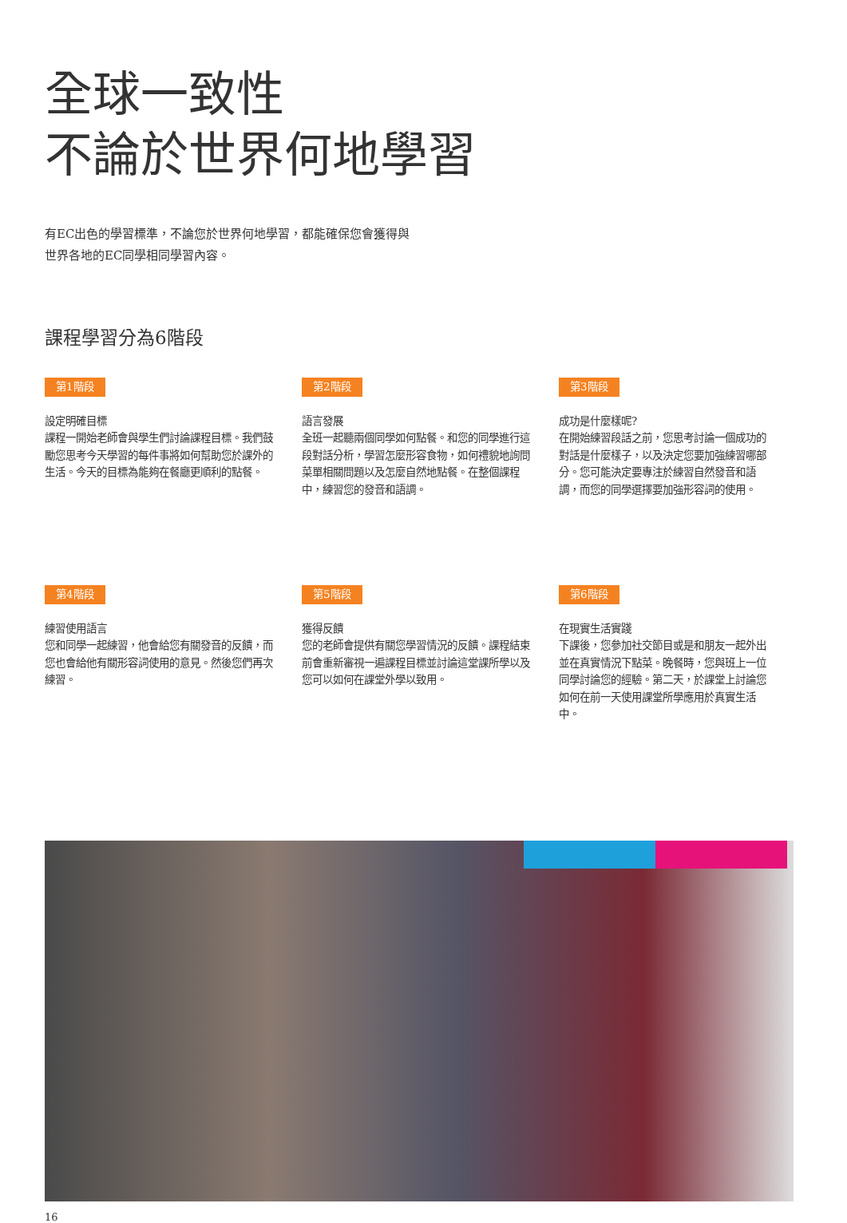全球一致性
不論於世界何地學習
有EC出色的學習標準，不論您於世界何地學習，都能確保您會獲得與世界各地的EC同學相同學習內容。
課程學習分為6階段
第1階段
設定明確目標
課程一開始老師會與學生們討論課程目標。我們鼓勵您思考今天學習的每件事將如何幫助您於課外的生活。今天的目標為能夠在餐廳更順利的點餐。
第2階段
語言發展
全班一起聽兩個同學如何點餐。和您的同學進行這段對話分析，學習怎麼形容食物，如何禮貌地詢問菜單相關問題以及怎麼自然地點餐。在整個課程中，練習您的發音和語調。
第3階段
成功是什麼樣呢?
在開始練習段話之前，您思考討論一個成功的對話是什麼樣子，以及決定您要加強練習哪部分。您可能決定要專注於練習自然發音和語調，而您的同學選擇要加強形容詞的使用。
第4階段
練習使用語言
您和同學一起練習，他會給您有關發音的反饋，而您也會給他有關形容詞使用的意見。然後您們再次練習。
第5階段
獲得反饋
您的老師會提供有關您學習情況的反饋。課程結束前會重新審視一遍課程目標並討論這堂課所學以及您可以如何在課堂外學以致用。
第6階段
在現實生活實踐
下課後，您參加社交節目或是和朋友一起外出並在真實情況下點菜。晚餐時，您與班上一位同學討論您的經驗。第二天，於課堂上討論您如何在前一天使用課堂所學應用於真實生活中。
16